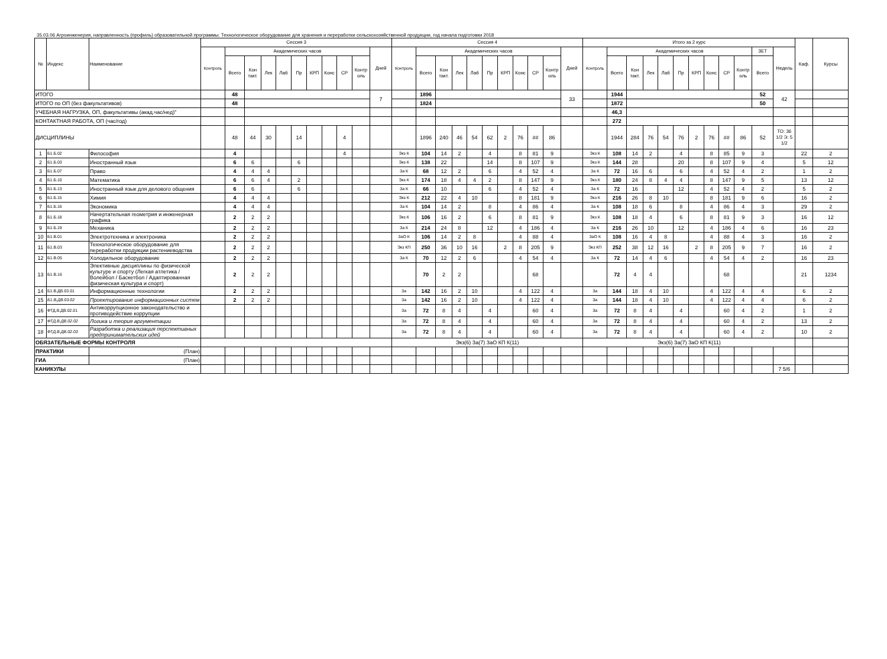35.03.06 Агроинженерия, направленность (профиль) образовательной программы: Технологическое оборудование для хранения и переработки сельскохозяйственной продукции, год начала подготовки 2018
| № | Индекс | Наименование | Сессия 3 | | | | | | | | | | | Сессия 4 | | | | | | | | | | | Итого за 2 курс | | | | | | | | | | | | Каф. | Курсы |
| --- | --- | --- | --- | --- | --- | --- | --- | --- | --- | --- | --- | --- | --- | --- | --- | --- | --- | --- | --- | --- | --- | --- | --- | --- | --- | --- | --- | --- | --- | --- | --- | --- | --- | --- | --- | --- | --- | --- |
| | | | Контроль | Академических часов | | | | | | | | | Дней | Контроль | Академических часов | | | | | | | | | Дней | Контроль | Академических часов | | | | | | | | | ЗЕТ | Недель | | |
| | | | | Всего | Кон такт. | Лек | Лаб | Пр | КРП | Конс | СР | Контр оль | | | Всего | Кон такт. | Лек | Лаб | Пр | КРП | Конс | СР | Контр оль | | | Всего | Кон такт. | Лек | Лаб | Пр | КРП | Конс | СР | Контр оль | Всего | | | |
| ИТОГО | | | | 48 | | | | | | | | | 7 | | 1896 | | | | | | | | | 33 | | 1944 | | | | | | | | | 52 | 42 | | |
| ИТОГО по ОП (без факультативов) | | | | 48 | | | | | | | | | | | 1824 | | | | | | | | | | | 1872 | | | | | | | | | 50 | | | |
| УЧЕБНАЯ НАГРУЗКА, ОП, факультативы (акад.час/нед)" | | | | | | | | | | | | | | | | | | | | | | | | | | 46,3 | | | | | | | | | | | | |
| КОНТАКТНАЯ РАБОТА, ОП (час/год) | | | | | | | | | | | | | | | | | | | | | | | | | | 272 | | | | | | | | | | | | |
| ДИСЦИПЛИНЫ | | | | 48 | 44 | 30 | | 14 | | | 4 | | | | 1896 | 240 | 46 | 54 | 62 | 2 | 76 | ## | 86 | | | 1944 | 284 | 76 | 54 | 76 | 2 | 76 | ## | 86 | 52 | ТО: 36 1/2 Э: 5 1/2 | | |
| 1 | Б1.Б.02 | Философия | | 4 | | | | | | | 4 | | | Экз К | 104 | 14 | 2 | | 4 | | 8 | 81 | 9 | | Экз К | 108 | 14 | 2 | | 4 | | 8 | 85 | 9 | 3 | | 22 | 2 |
| 2 | Б1.Б.03 | Иностранный язык | | 6 | 6 | | | 6 | | | | | | Экз К | 138 | 22 | | | 14 | | 8 | 107 | 9 | | Экз К | 144 | 28 | | | 20 | | 8 | 107 | 9 | 4 | | 5 | 12 |
| 3 | Б1.Б.07 | Право | | 4 | 4 | 4 | | | | | | | | За К | 68 | 12 | 2 | | 6 | | 4 | 52 | 4 | | За К | 72 | 16 | 6 | | 6 | | 4 | 52 | 4 | 2 | | 1 | 2 |
| 4 | Б1.Б.10 | Математика | | 6 | 6 | 4 | | 2 | | | | | | Экз К | 174 | 18 | 4 | 4 | 2 | | 8 | 147 | 9 | | Экз К | 180 | 24 | 8 | 4 | 4 | | 8 | 147 | 9 | 5 | | 13 | 12 |
| 5 | Б1.Б.13 | Иностранный язык для делового общения | | 6 | 6 | | | 6 | | | | | | За К | 66 | 10 | | | 6 | | 4 | 52 | 4 | | За К | 72 | 16 | | | 12 | | 4 | 52 | 4 | 2 | | 5 | 2 |
| 6 | Б1.Б.15 | Химия | | 4 | 4 | 4 | | | | | | | | Экз К | 212 | 22 | 4 | 10 | | | 8 | 181 | 9 | | Экз К | 216 | 26 | 8 | 10 | | | 8 | 181 | 9 | 6 | | 16 | 2 |
| 7 | Б1.Б.16 | Экономика | | 4 | 4 | 4 | | | | | | | | За К | 104 | 14 | 2 | | 8 | | 4 | 86 | 4 | | За К | 108 | 18 | 6 | | 8 | | 4 | 86 | 4 | 3 | | 29 | 2 |
| 8 | Б1.Б.18 | Начертательная геометрия и инженерная графика | | 2 | 2 | 2 | | | | | | | | Экз К | 106 | 16 | 2 | | 6 | | 8 | 81 | 9 | | Экз К | 108 | 18 | 4 | | 6 | | 8 | 81 | 9 | 3 | | 16 | 12 |
| 9 | Б1.Б.19 | Механика | | 2 | 2 | 2 | | | | | | | | За К | 214 | 24 | 8 | | 12 | | 4 | 186 | 4 | | За К | 216 | 26 | 10 | | 12 | | 4 | 186 | 4 | 6 | | 16 | 23 |
| 10 | Б1.В.01 | Электротехника и электроника | | 2 | 2 | 2 | | | | | | | | ЗаО К | 106 | 14 | 2 | 8 | | | 4 | 88 | 4 | | ЗаО К | 108 | 16 | 4 | 8 | | | 4 | 88 | 4 | 3 | | 16 | 2 |
| 11 | Б1.В.03 | Технологическое оборудование для переработки продукции растениеводства | | 2 | 2 | 2 | | | | | | | | Экз КП | 250 | 36 | 10 | 16 | | 2 | 8 | 205 | 9 | | Экз КП | 252 | 38 | 12 | 16 | | 2 | 8 | 205 | 9 | 7 | | 16 | 2 |
| 12 | Б1.В.05 | Холодильное оборудование | | 2 | 2 | 2 | | | | | | | | За К | 70 | 12 | 2 | 6 | | | 4 | 54 | 4 | | За К | 72 | 14 | 4 | 6 | | | 4 | 54 | 4 | 2 | | 16 | 23 |
| 13 | Б1.В.16 | Элективные дисциплины по физической культуре и спорту (Легкая атлетика / Волейбол / Баскетбол / Адаптированная физическая культура и спорт) | | 2 | 2 | 2 | | | | | | | | | 70 | 2 | 2 | | | | | 68 | | | | 72 | 4 | 4 | | | | | 68 | | | | 21 | 1234 |
| 14 | Б1.В.ДВ.03.01 | Информационные технологии | | 2 | 2 | 2 | | | | | | | | За | 142 | 16 | 2 | 10 | | | 4 | 122 | 4 | | За | 144 | 18 | 4 | 10 | | | 4 | 122 | 4 | 4 | | 6 | 2 |
| 15 | Б1.В.ДВ.03.02 | Проектирование информационных систем | | 2 | 2 | 2 | | | | | | | | За | 142 | 16 | 2 | 10 | | | 4 | 122 | 4 | | За | 144 | 18 | 4 | 10 | | | 4 | 122 | 4 | 4 | | 6 | 2 |
| 16 | ФТД.В.ДВ.02.01 | Антикоррупционное законодательство и противодействие коррупции | | | | | | | | | | | | За | 72 | 8 | 4 | | 4 | | | 60 | 4 | | За | 72 | 8 | 4 | | 4 | | | 60 | 4 | 2 | | 1 | 2 |
| 17 | ФТД.В.ДВ.02.02 | Логика и теория аргументации | | | | | | | | | | | | За | 72 | 8 | 4 | | 4 | | | 60 | 4 | | За | 72 | 8 | 4 | | 4 | | | 60 | 4 | 2 | | 13 | 2 |
| 18 | ФТД.В.ДВ.02.03 | Разработка и реализация перспективных предпринимательских идей | | | | | | | | | | | | За | 72 | 8 | 4 | | 4 | | | 60 | 4 | | За | 72 | 8 | 4 | | 4 | | | 60 | 4 | 2 | | 10 | 2 |
| ОБЯЗАТЕЛЬНЫЕ ФОРМЫ КОНТРОЛЯ | | | | | | | | | | | | | | Экз(6) За(7) ЗаО КП К(11) | | | | | | | | | | | Экз(6) За(7) ЗаО КП К(11) | | | | | | | | | | | | | |
| ПРАКТИКИ | | (План) | | | | | | | | | | | | | | | | | | | | | | | | | | | | | | | | | | | | |
| ГИА | | (План) | | | | | | | | | | | | | | | | | | | | | | | | | | | | | | | | | | | | |
| КАНИКУЛЫ | | | | | | | | | | | | | | | | | | | | | | | | | | | | | | | | | | | | 7 5/6 | | |